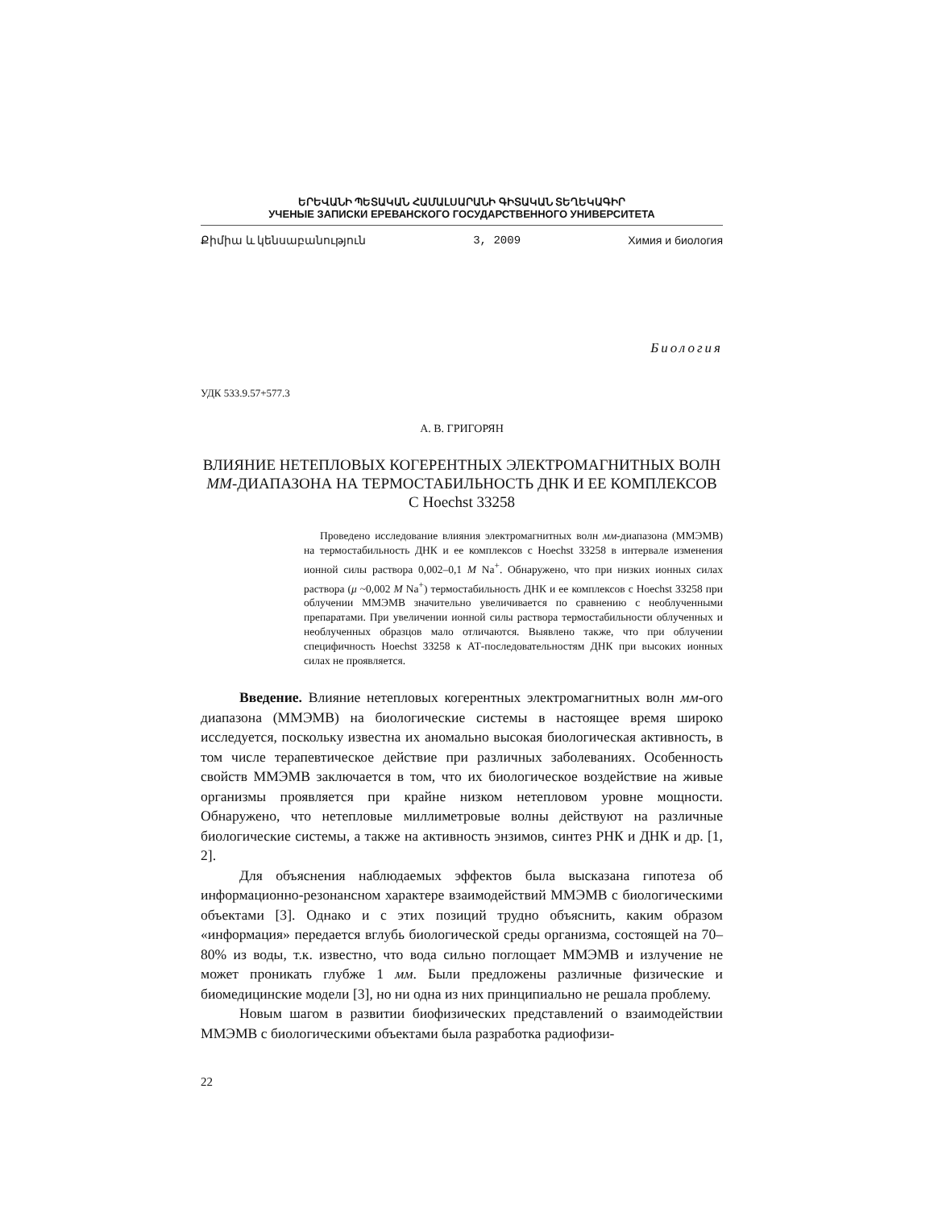ԵՐԵՎԱՆԻ ՊԵՏԱԿԱՆ ՀԱՄԱԼՍԱՐԱՆԻ ԳԻՏԱԿԱՆ ՏԵՂԵԿԱԳԻՐ
УЧЕНЫЕ ЗАПИСКИ ЕРЕВАНСКОГО ГОСУДАРСТВЕННОГО УНИВЕРСИТЕТА
Քիմիա և կենսաբանություն 3, 2009 Химия и биология
Биология
УДК 533.9.57+577.3
А. В. ГРИГОРЯН
ВЛИЯНИЕ НЕТЕПЛОВЫХ КОГЕРЕНТНЫХ ЭЛЕКТРОМАГНИТНЫХ ВОЛН ММ-ДИАПАЗОНА НА ТЕРМОСТАБИЛЬНОСТЬ ДНК И ЕЕ КОМПЛЕКСОВ С Hoechst 33258
Проведено исследование влияния электромагнитных волн мм-диапазона (ММЭМВ) на термостабильность ДНК и ее комплексов с Hoechst 33258 в интервале изменения ионной силы раствора 0,002–0,1 M Na<sup>+</sup>. Обнаружено, что при низких ионных силах раствора (μ ~0,002 M Na<sup>+</sup>) термостабильность ДНК и ее комплексов с Hoechst 33258 при облучении ММЭМВ значительно увеличивается по сравнению с необлученными препаратами. При увеличении ионной силы раствора термостабильности облученных и необлученных образцов мало отличаются. Выявлено также, что при облучении специфичность Hoechst 33258 к АТ-последовательностям ДНК при высоких ионных силах не проявляется.
Введение. Влияние нетепловых когерентных электромагнитных волн мм-ого диапазона (ММЭМВ) на биологические системы в настоящее время широко исследуется, поскольку известна их аномально высокая биологическая активность, в том числе терапевтическое действие при различных заболеваниях. Особенность свойств ММЭМВ заключается в том, что их биологическое воздействие на живые организмы проявляется при крайне низком нетепловом уровне мощности. Обнаружено, что нетепловые миллиметровые волны действуют на различные биологические системы, а также на активность энзимов, синтез РНК и ДНК и др. [1, 2].
Для объяснения наблюдаемых эффектов была высказана гипотеза об информационно-резонансном характере взаимодействий ММЭМВ с биологическими объектами [3]. Однако и с этих позиций трудно объяснить, каким образом «информация» передается вглубь биологической среды организма, состоящей на 70–80% из воды, т.к. известно, что вода сильно поглощает ММЭМВ и излучение не может проникать глубже 1 мм. Были предложены различные физические и биомедицинские модели [3], но ни одна из них принципиально не решала проблему.
Новым шагом в развитии биофизических представлений о взаимодействии ММЭМВ с биологическими объектами была разработка радиофизи-
22